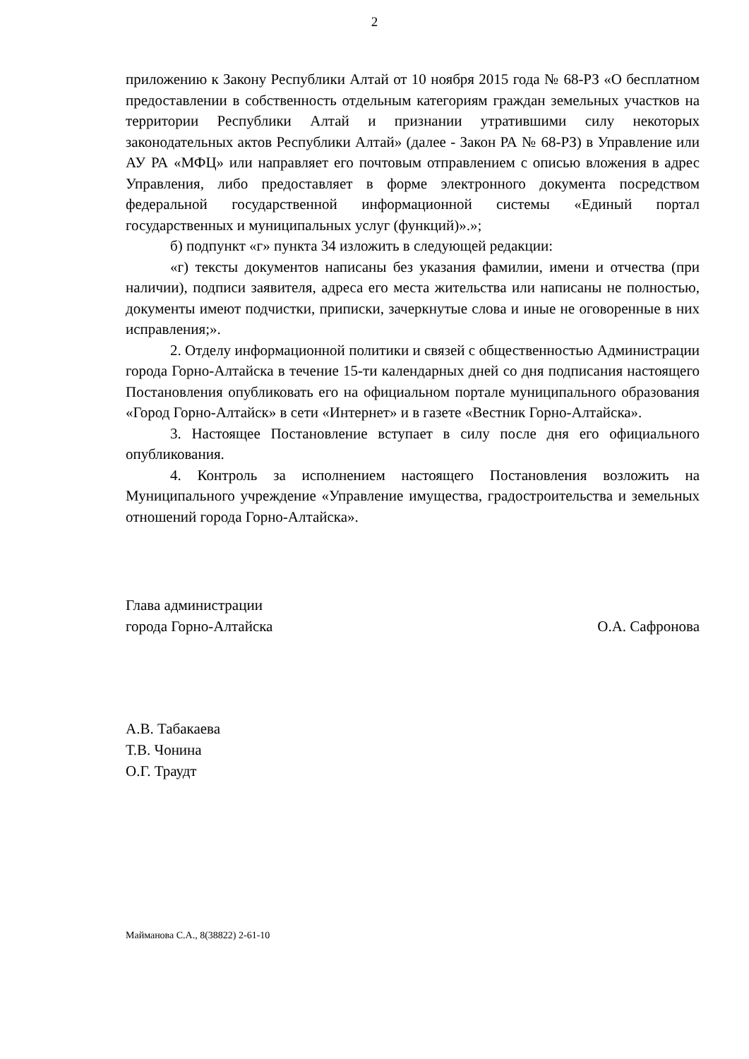2
приложению к Закону Республики Алтай от 10 ноября 2015 года № 68-РЗ «О бесплатном предоставлении в собственность отдельным категориям граждан земельных участков на территории Республики Алтай и признании утратившими силу некоторых законодательных актов Республики Алтай» (далее - Закон РА № 68-РЗ) в Управление или АУ РА «МФЦ» или направляет его почтовым отправлением с описью вложения в адрес Управления, либо предоставляет в форме электронного документа посредством федеральной государственной информационной системы «Единый портал государственных и муниципальных услуг (функций)».»;
б) подпункт «г» пункта 34 изложить в следующей редакции:
«г) тексты документов написаны без указания фамилии, имени и отчества (при наличии), подписи заявителя, адреса его места жительства или написаны не полностью, документы имеют подчистки, приписки, зачеркнутые слова и иные не оговоренные в них исправления;».
2. Отделу информационной политики и связей с общественностью Администрации города Горно-Алтайска в течение 15-ти календарных дней со дня подписания настоящего Постановления опубликовать его на официальном портале муниципального образования «Город Горно-Алтайск» в сети «Интернет» и в газете «Вестник Горно-Алтайска».
3. Настоящее Постановление вступает в силу после дня его официального опубликования.
4. Контроль за исполнением настоящего Постановления возложить на Муниципального учреждение «Управление имущества, градостроительства и земельных отношений города Горно-Алтайска».
Глава администрации
города Горно-Алтайска
О.А. Сафронова
А.В. Табакаева
Т.В. Чонина
О.Г. Траудт
Майманова С.А., 8(38822) 2-61-10